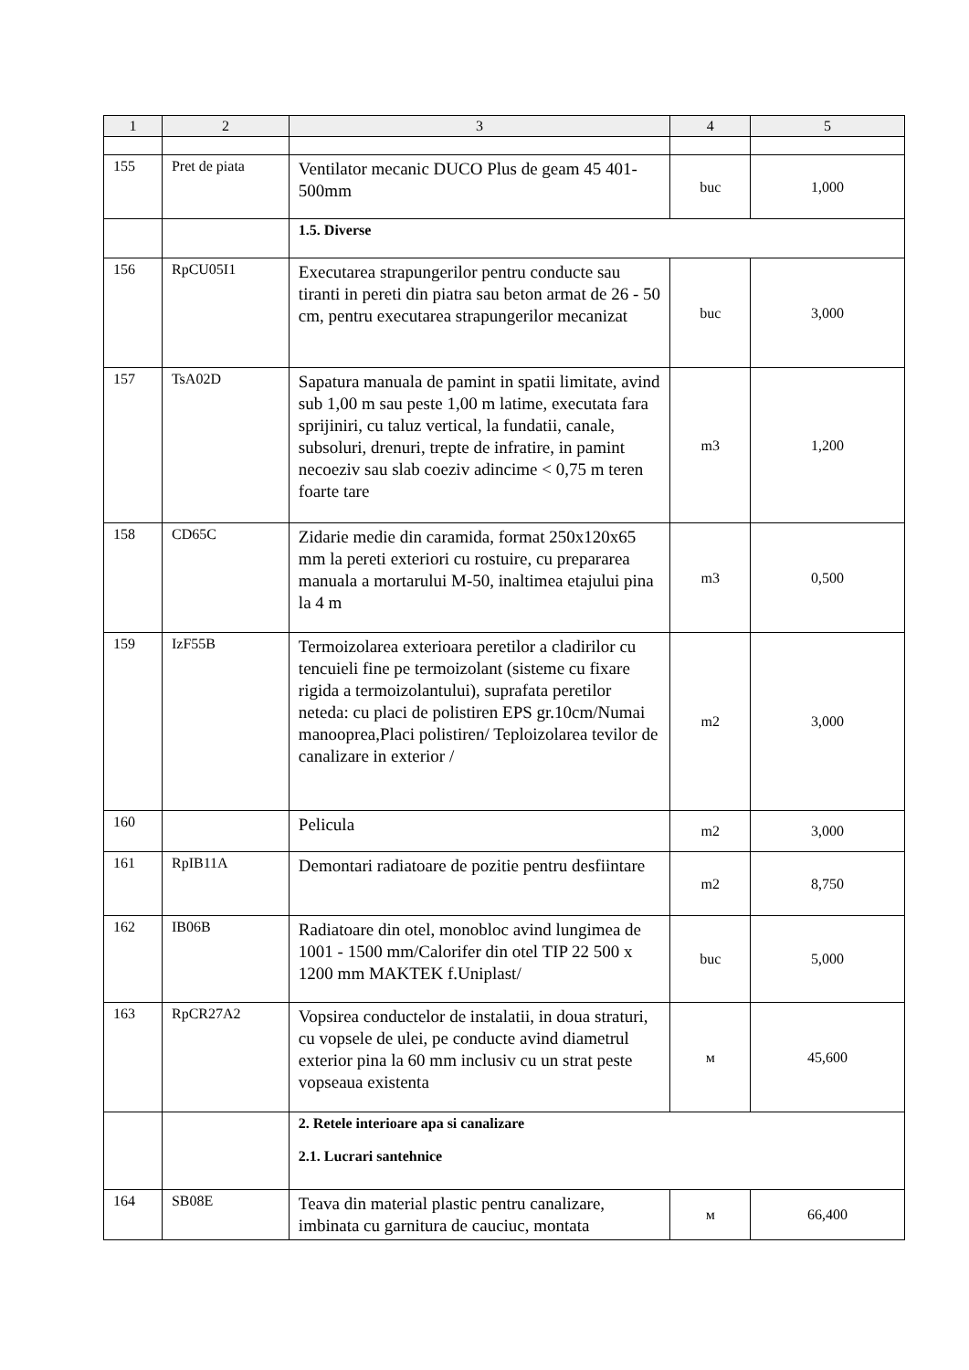| 1 | 2 | 3 | 4 | 5 |
| --- | --- | --- | --- | --- |
| 155 | Pret de piata | Ventilator mecanic DUCO Plus de geam 45 401-500mm | buc | 1,000 |
| | | 1.5. Diverse | | |
| 156 | RpCU05I1 | Executarea strapungerilor pentru conducte sau tiranti in pereti din piatra sau beton armat de 26 - 50 cm, pentru executarea strapungerilor mecanizat | buc | 3,000 |
| 157 | TsA02D | Sapatura manuala de pamint in spatii limitate, avind sub 1,00 m sau peste 1,00 m latime, executata fara sprijiniri, cu taluz vertical, la fundatii, canale, subsoluri, drenuri, trepte de infratire, in pamint necoeziv sau slab coeziv adincime < 0,75 m teren foarte tare | m3 | 1,200 |
| 158 | CD65C | Zidarie medie din caramida, format 250x120x65 mm la pereti exteriori cu rostuire, cu prepararea manuala a mortarului M-50, inaltimea etajului pina la 4 m | m3 | 0,500 |
| 159 | IzF55B | Termoizolarea exterioara peretilor a cladirilor cu tencuieli fine pe termoizolant (sisteme cu fixare rigida a termoizolantului), suprafata peretilor neteda: cu placi de polistiren EPS gr.10cm/Numai manooprea,Placi polistiren/ Teploizolarea tevilor de canalizare in exterior / | m2 | 3,000 |
| 160 | | Pelicula | m2 | 3,000 |
| 161 | RpIB11A | Demontari radiatoare de pozitie pentru desfiintare | m2 | 8,750 |
| 162 | IB06B | Radiatoare din otel, monobloc avind lungimea de 1001 - 1500 mm/Calorifer din otel TIP 22 500 x 1200 mm MAKTEK f.Uniplast/ | buc | 5,000 |
| 163 | RpCR27A2 | Vopsirea conductelor de instalatii, in doua straturi, cu vopsele de ulei, pe conducte avind diametrul exterior pina la 60 mm inclusiv cu un strat peste vopseaua existenta | м | 45,600 |
| | | 2. Retele interioare apa si canalizare 2.1. Lucrari santehnice | | |
| 164 | SB08E | Teava din material plastic pentru canalizare, imbinata cu garnitura de cauciuc, montata | м | 66,400 |